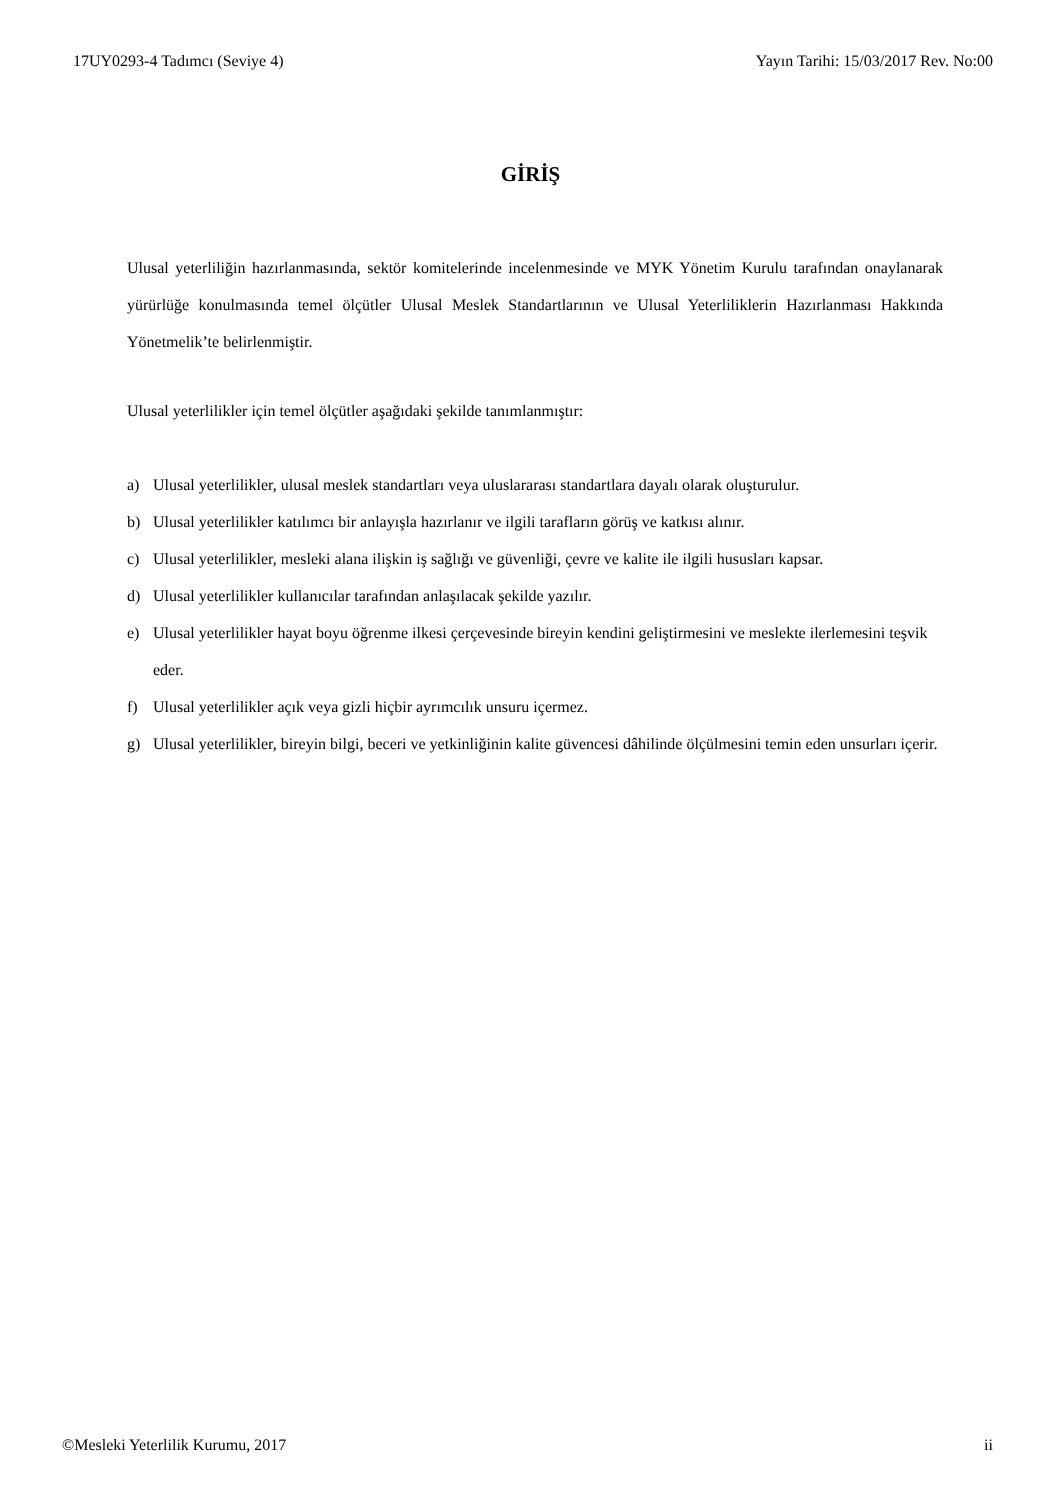17UY0293-4 Tadımcı (Seviye 4) Yayın Tarihi: 15/03/2017 Rev. No:00
GİRİŞ
Ulusal yeterliliğin hazırlanmasında, sektör komitelerinde incelenmesinde ve MYK Yönetim Kurulu tarafından onaylanarak yürürlüğe konulmasında temel ölçütler Ulusal Meslek Standartlarının ve Ulusal Yeterliliklerin Hazırlanması Hakkında Yönetmelik’te belirlenmiştir.
Ulusal yeterlilikler için temel ölçütler aşağıdaki şekilde tanımlanmıştır:
a) Ulusal yeterlilikler, ulusal meslek standartları veya uluslararası standartlara dayalı olarak oluşturulur.
b) Ulusal yeterlilikler katılımcı bir anlayışla hazırlanır ve ilgili tarafların görüş ve katkısı alınır.
c) Ulusal yeterlilikler, mesleki alana ilişkin iş sağlığı ve güvenliği, çevre ve kalite ile ilgili hususları kapsar.
d) Ulusal yeterlilikler kullanıcılar tarafından anlaşılacak şekilde yazılır.
e) Ulusal yeterlilikler hayat boyu öğrenme ilkesi çerçevesinde bireyin kendini geliştirmesini ve meslekte ilerlemesini teşvik eder.
f) Ulusal yeterlilikler açık veya gizli hiçbir ayrımcılık unsuru içermez.
g) Ulusal yeterlilikler, bireyin bilgi, beceri ve yetkinliğinin kalite güvencesi dâhilinde ölçülmesini temin eden unsurları içerir.
©Mesleki Yeterlilik Kurumu, 2017
ii